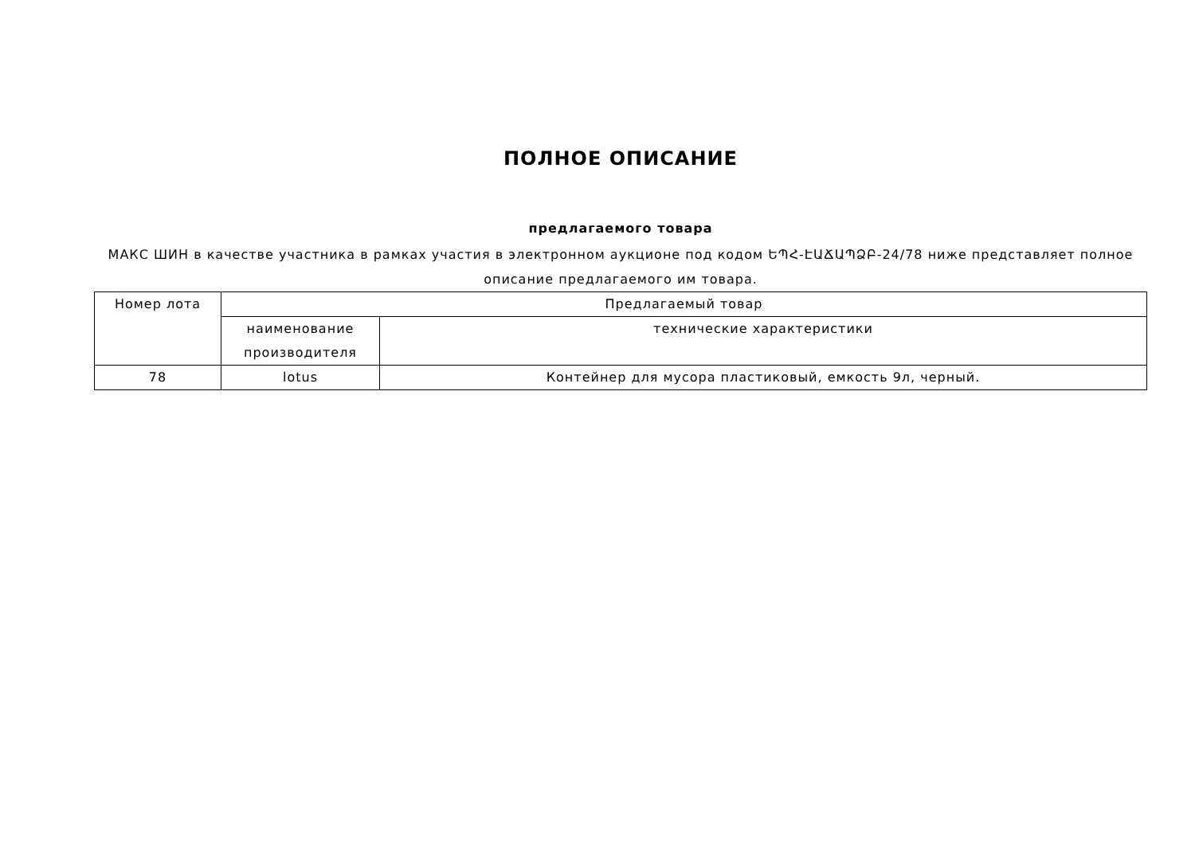ПОЛНОЕ ОПИСАНИЕ
предлагаемого товара
МАКС ШИН в качестве участника в рамках участия в электронном аукционе под кодом ԵՊՀ-ԷԱՃԱՊՁԲ-24/78 ниже представляет полное описание предлагаемого им товара.
| Номер лота | Предлагаемый товар | |
| | наименование производителя | технические характеристики |
| 78 | lotus | Контейнер для мусора пластиковый, емкость 9л, черный. |